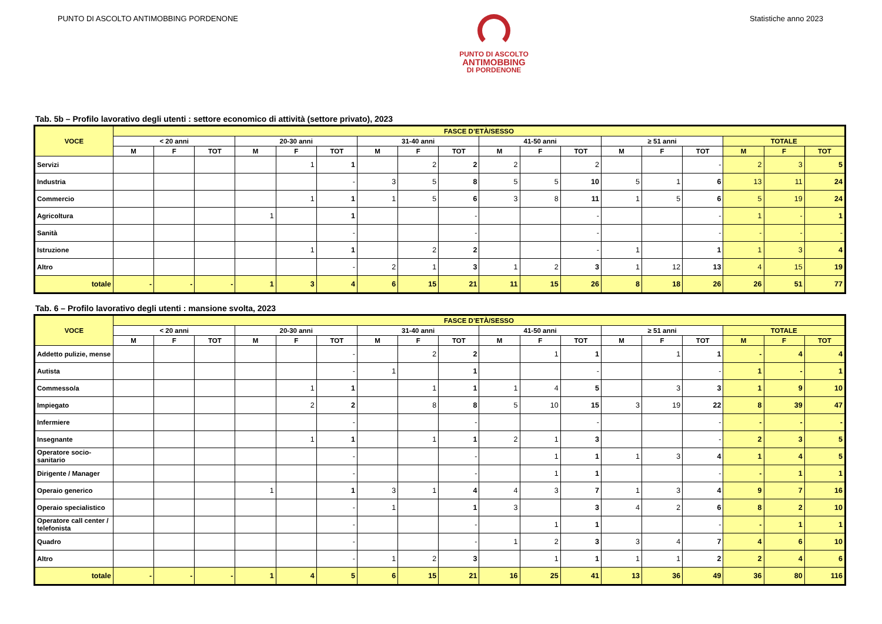PUNTO DI ASCOLTO ANTIMOBBING PORDENONE
PUNTO DI ASCOLTO
ANTIMOBBING
DI PORDENONE
Statistiche anno 2023
Tab. 5b – Profilo lavorativo degli utenti : settore economico di attività (settore privato), 2023
| VOCE | FASCE D’ETÀ/SESSO | | | | | | | | | | | | | | | | | |
| --- | --- | --- | --- | --- | --- | --- | --- | --- | --- | --- | --- | --- | --- | --- | --- | --- | --- | --- |
| | < 20 anni | | | 20-30 anni | | | 31-40 anni | | | 41-50 anni | | | ≥ 51 anni | | | TOTALE | | |
| | M | F | TOT | M | F | TOT | M | F | TOT | M | F | TOT | M | F | TOT | M | F | TOT |
| Servizi | | | | | 1 | 1 | | 2 | 2 | 2 | | 2 | | | - | 2 | 3 | 5 |
| Industria | | | | | | - | 3 | 5 | 8 | 5 | 5 | 10 | 5 | 1 | 6 | 13 | 11 | 24 |
| Commercio | | | | | 1 | 1 | 1 | 5 | 6 | 3 | 8 | 11 | 1 | 5 | 6 | 5 | 19 | 24 |
| Agricoltura | | | | 1 | | 1 | | | - | | | - | | | - | 1 | - | 1 |
| Sanità | | | | | | - | | | - | | | - | | | - | - | - | - |
| Istruzione | | | | | 1 | 1 | | 2 | 2 | | | - | 1 | | 1 | 1 | 3 | 4 |
| Altro | | | | | | - | 2 | 1 | 3 | 1 | 2 | 3 | 1 | 12 | 13 | 4 | 15 | 19 |
| totale | - | - | - | 1 | 3 | 4 | 6 | 15 | 21 | 11 | 15 | 26 | 8 | 18 | 26 | 26 | 51 | 77 |
Tab. 6 – Profilo lavorativo degli utenti : mansione svolta, 2023
| VOCE | FASCE D’ETÀ/SESSO | | | | | | | | | | | | | | | | | |
| --- | --- | --- | --- | --- | --- | --- | --- | --- | --- | --- | --- | --- | --- | --- | --- | --- | --- | --- |
| | < 20 anni | | | 20-30 anni | | | 31-40 anni | | | 41-50 anni | | | ≥ 51 anni | | | TOTALE | | |
| | M | F | TOT | M | F | TOT | M | F | TOT | M | F | TOT | M | F | TOT | M | F | TOT |
| Addetto pulizie, mense | | | | | | - | | 2 | 2 | | 1 | 1 | | 1 | 1 | - | 4 | 4 |
| Autista | | | | | | - | 1 | | 1 | | | - | | | - | 1 | - | 1 |
| Commesso/a | | | | | 1 | 1 | | 1 | 1 | 1 | 4 | 5 | | 3 | 3 | 1 | 9 | 10 |
| Impiegato | | | | | 2 | 2 | | 8 | 8 | 5 | 10 | 15 | 3 | 19 | 22 | 8 | 39 | 47 |
| Infermiere | | | | | | - | | | - | | | - | | | - | - | - | - |
| Insegnante | | | | | 1 | 1 | | 1 | 1 | 2 | 1 | 3 | | | - | 2 | 3 | 5 |
| Operatore socio-sanitario | | | | | | - | | | - | | 1 | 1 | 1 | 3 | 4 | 1 | 4 | 5 |
| Dirigente / Manager | | | | | | - | | | - | | 1 | 1 | | | - | - | 1 | 1 |
| Operaio generico | | | | 1 | | 1 | 3 | 1 | 4 | 4 | 3 | 7 | 1 | 3 | 4 | 9 | 7 | 16 |
| Operaio specialistico | | | | | | - | 1 | | 1 | 3 | | 3 | 4 | 2 | 6 | 8 | 2 | 10 |
| Operatore call center / telefonista | | | | | | - | | | - | | 1 | 1 | | | - | - | 1 | 1 |
| Quadro | | | | | | - | | | - | 1 | 2 | 3 | 3 | 4 | 7 | 4 | 6 | 10 |
| Altro | | | | | | - | 1 | 2 | 3 | | 1 | 1 | 1 | 1 | 2 | 2 | 4 | 6 |
| totale | - | - | - | 1 | 4 | 5 | 6 | 15 | 21 | 16 | 25 | 41 | 13 | 36 | 49 | 36 | 80 | 116 |